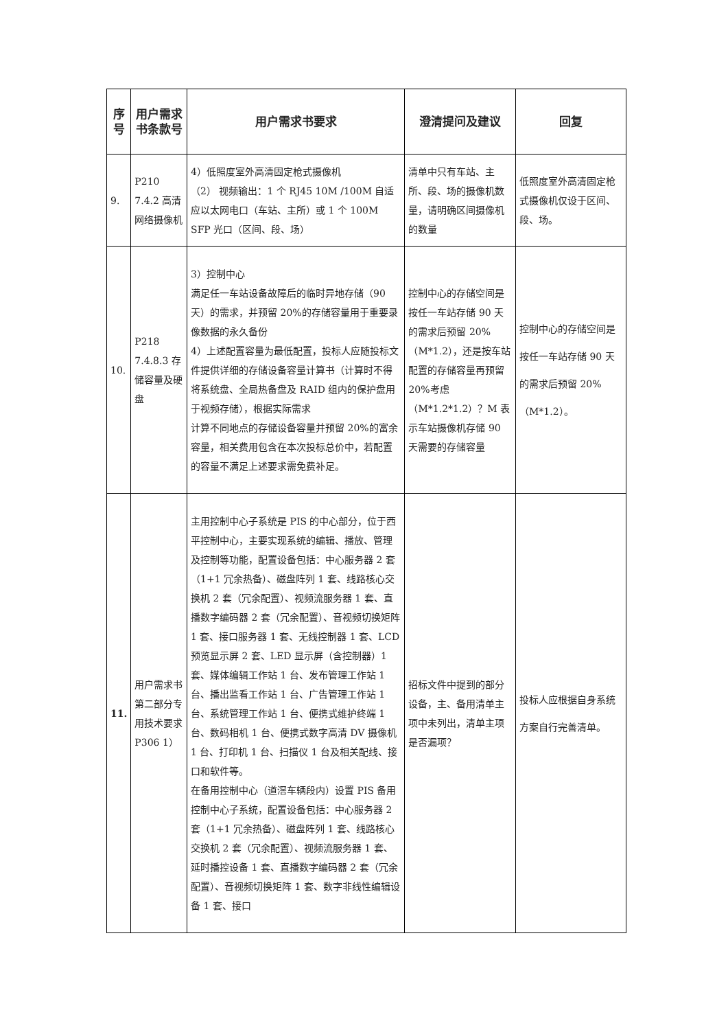| 序号 | 用户需求书条款号 | 用户需求书要求 | 澄清提问及建议 | 回复 |
| --- | --- | --- | --- | --- |
| 9. | P210 7.4.2 高清网络摄像机 | 4）低照度室外高清固定枪式摄像机 （2） 视频输出：1 个 RJ45 10M /100M 自适应以太网电口（车站、主所）或 1 个 100M SFP 光口（区间、段、场） | 清单中只有车站、主所、段、场的摄像机数量，请明确区间摄像机的数量 | 低照度室外高清固定枪式摄像机仅设于区间、段、场。 |
| 10. | P218 7.4.8.3 存储容量及硬盘 | 3）控制中心 满足任一车站设备故障后的临时异地存储（90 天）的需求，并预留 20%的存储容量用于重要录像数据的永久备份 4）上述配置容量为最低配置，投标人应随投标文件提供详细的存储设备容量计算书（计算时不得将系统盘、全局热备盘及 RAID 组内的保护盘用于视频存储），根据实际需求 计算不同地点的存储设备容量并预留 20%的富余容量，相关费用包含在本次投标总价中，若配置的容量不满足上述要求需免费补足。 | 控制中心的存储空间是按任一车站存储 90 天的需求后预留 20%（M*1.2），还是按车站配置的存储容量再预留 20%考虑（M*1.2*1.2）？M 表示车站摄像机存储 90 天需要的存储容量 | 控制中心的存储空间是按任一车站存储 90 天的需求后预留 20%（M*1.2）。 |
| 11. | 用户需求书第二部分专用技术要求 P306 1） | 主用控制中心子系统是 PIS 的中心部分，位于西平控制中心，主要实现系统的编辑、播放、管理及控制等功能，配置设备包括：中心服务器 2 套（1+1 冗余热备）、磁盘阵列 1 套、线路核心交换机 2 套（冗余配置）、视频流服务器 1 套、直播数字编码器 2 套（冗余配置）、音视频切换矩阵 1 套、接口服务器 1 套、无线控制器 1 套、LCD 预览显示屏 2 套、LED 显示屏（含控制器）1 套、媒体编辑工作站 1 台、发布管理工作站 1 台、播出监看工作站 1 台、广告管理工作站 1 台、系统管理工作站 1 台、便携式维护终端 1 台、数码相机 1 台、便携式数字高清 DV 摄像机 1 台、打印机 1 台、扫描仪 1 台及相关配线、接口和软件等。 在备用控制中心（道滘车辆段内）设置 PIS 备用控制中心子系统，配置设备包括：中心服务器 2 套（1+1 冗余热备）、磁盘阵列 1 套、线路核心交换机 2 套（冗余配置）、视频流服务器 1 套、延时播控设备 1 套、直播数字编码器 2 套（冗余配置）、音视频切换矩阵 1 套、数字非线性编辑设备 1 套、接口 | 招标文件中提到的部分设备，主、备用清单主项中未列出，清单主项是否漏项？ | 投标人应根据自身系统方案自行完善清单。 |